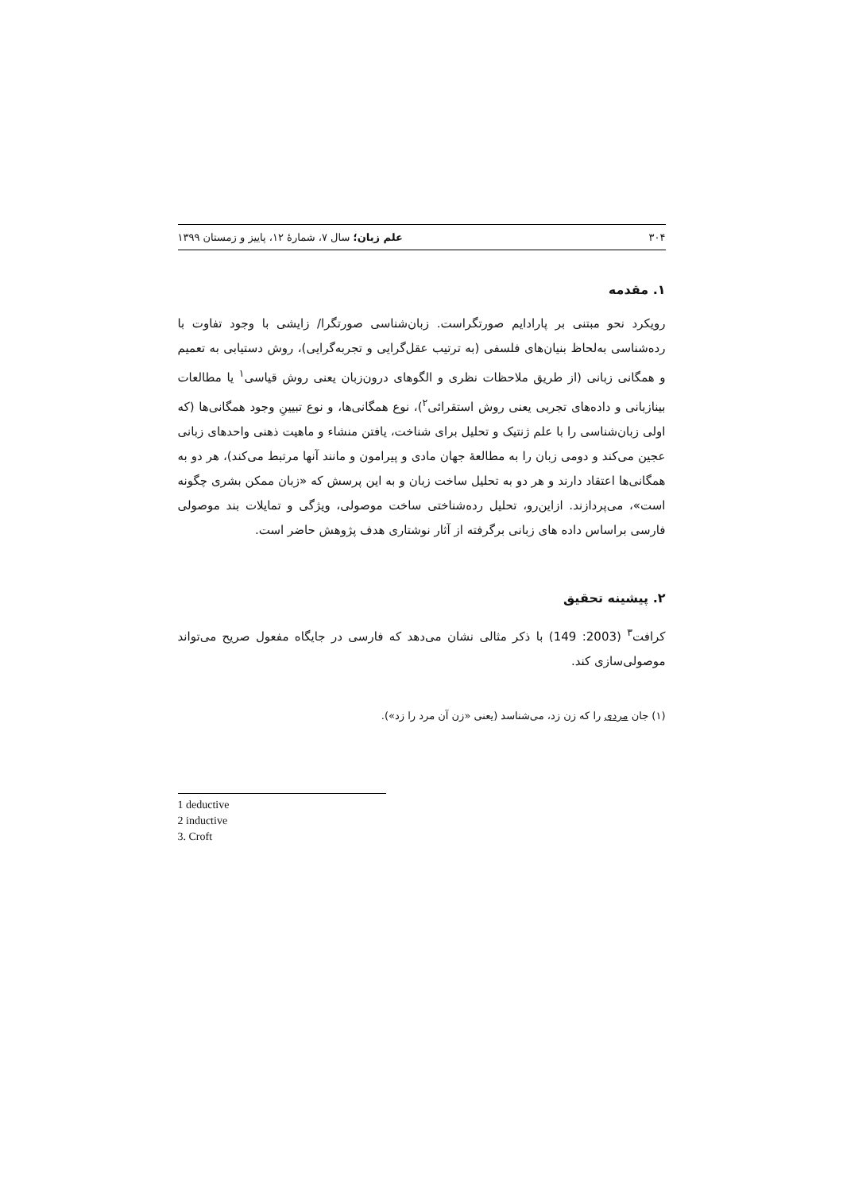۳۰۴ علم زبان؛ سال ۷، شمارهٔ ۱۲، پاییز و زمستان ۱۳۹۹
۱. مقدمه
رویکرد نحو مبتنی بر پارادایم صورتگراست. زبان‌شناسی صورتگرا/ زایشی با وجود تفاوت با رده‌شناسی به‌لحاظ بنیان‌های فلسفی (به ترتیب عقل‌گرایی و تجربه‌گرایی)، روش دستیابی به تعمیم و همگانی زبانی (از طریق ملاحظات نظری و الگوهای درون‌زبان یعنی روش قیاسی<sup>۱</sup> یا مطالعات بینازبانی و داده‌های تجربی یعنی روش استقرائی<sup>۲</sup>)، نوع همگانی‌ها، و نوع تبیینِ وجود همگانی‌ها (که اولی زبان‌شناسی را با علم ژنتیک و تحلیل برای شناخت، یافتن منشاء و ماهیت ذهنی واحدهای زبانی عجین می‌کند و دومی زبان را به مطالعهٔ جهان مادی و پیرامون و مانند آنها مرتبط می‌کند)، هر دو به همگانی‌ها اعتقاد دارند و هر دو به تحلیل ساخت زبان و به این پرسش که «زبان ممکن بشری چگونه است»، می‌پردازند. ازاین‌رو، تحلیل رده‌شناختی ساخت موصولی، ویژگی و تمایلات بند موصولی فارسی براساس داده های زبانی برگرفته از آثار نوشتاری هدف پژوهش حاضر است.
۲. پیشینه تحقیق
کرافت<sup>۳</sup> (2003: 149) با ذکر مثالی نشان می‌دهد که فارسی در جایگاه مفعول صریح می‌تواند موصولی‌سازی کند.
(۱) جان مردی را که زن زد، می‌شناسد (یعنی «زن آن مرد را زد»).
1 deductive
2 inductive
3. Croft